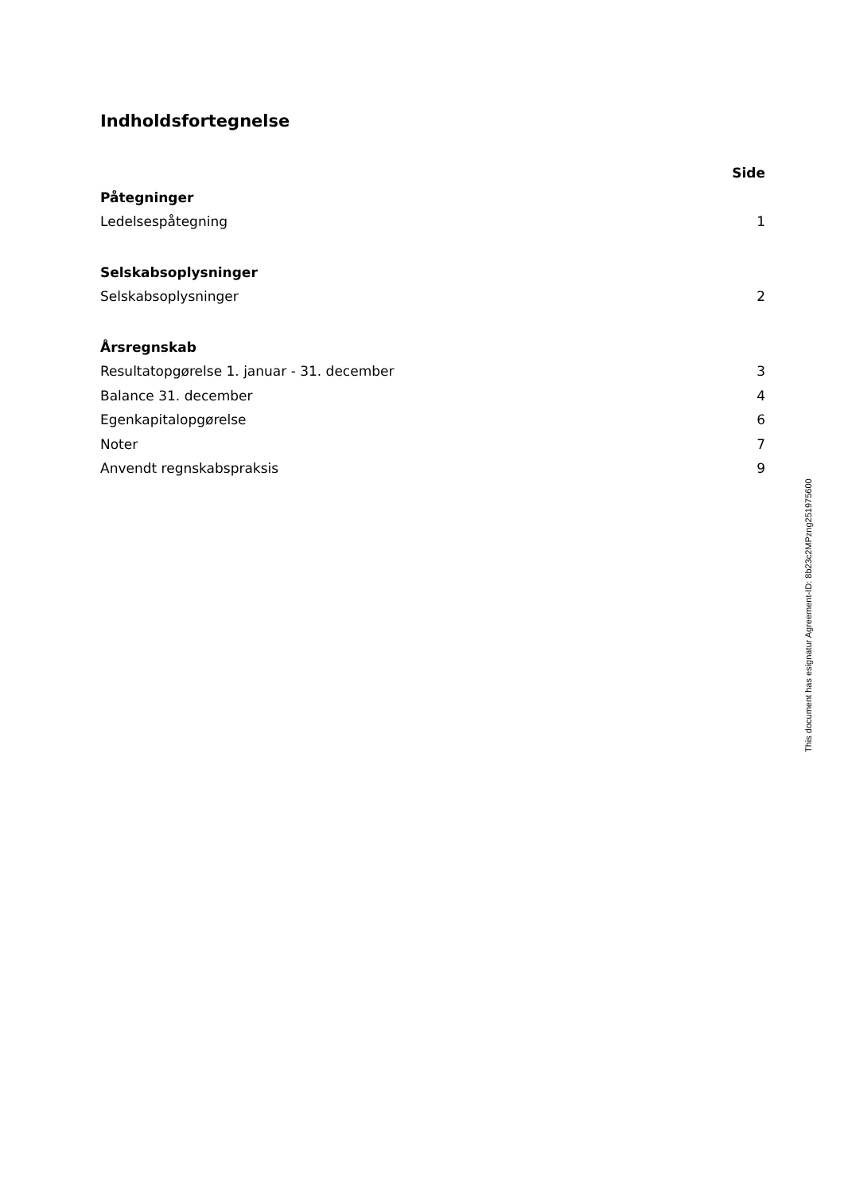Indholdsfortegnelse
Side
Påtegninger
Ledelsespåtegning 1
Selskabsoplysninger
Selskabsoplysninger 2
Årsregnskab
Resultatopgørelse 1. januar - 31. december 3
Balance 31. december 4
Egenkapitalopgørelse 6
Noter 7
Anvendt regnskabspraksis 9
This document has esignatur Agreement-ID: 8b23c2MPzng251975600